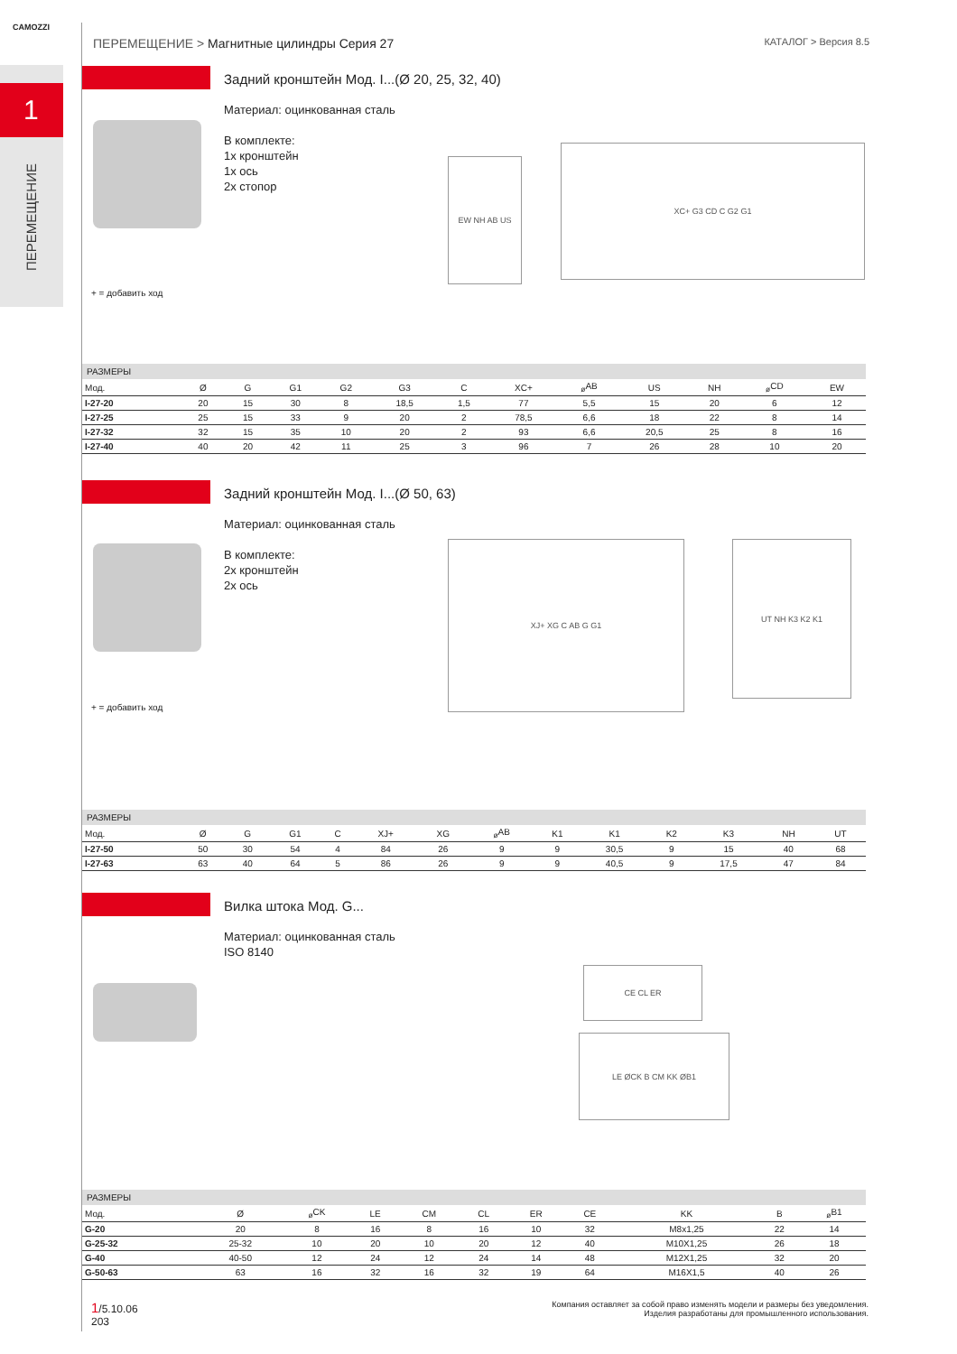CAMOZZI
1
ПЕРЕМЕЩЕНИЕ
ПЕРЕМЕЩЕНИЕ > Магнитные цилиндры Серия 27 КАТАЛОГ > Версия 8.5
Задний кронштейн Мод. I...(Ø 20, 25, 32, 40)
Материал: оцинкованная сталь
В комплекте:
1х кронштейн
1х ось
2х стопор
EW NH AB US
XC+ G3 CD C G2 G1
+ = добавить ход
РАЗМЕРЫ
| Мод. | Ø | G | G1 | G2 | G3 | C | XC+ | <sub>ø</sub>AB | US | NH | <sub>ø</sub>CD | EW |
| --- | --- | --- | --- | --- | --- | --- | --- | --- | --- | --- | --- | --- |
| I-27-20 | 20 | 15 | 30 | 8 | 18,5 | 1,5 | 77 | 5,5 | 15 | 20 | 6 | 12 |
| I-27-25 | 25 | 15 | 33 | 9 | 20 | 2 | 78,5 | 6,6 | 18 | 22 | 8 | 14 |
| I-27-32 | 32 | 15 | 35 | 10 | 20 | 2 | 93 | 6,6 | 20,5 | 25 | 8 | 16 |
| I-27-40 | 40 | 20 | 42 | 11 | 25 | 3 | 96 | 7 | 26 | 28 | 10 | 20 |
Задний кронштейн Мод. I...(Ø 50, 63)
Материал: оцинкованная сталь
В комплекте:
2х кронштейн
2х ось
XJ+ XG C AB G G1 UT NH K3 K2 K1
+ = добавить ход
РАЗМЕРЫ
| Мод. | Ø | G | G1 | C | XJ+ | XG | <sub>ø</sub>AB | K1 | K1 | K2 | K3 | NH | UT |
| --- | --- | --- | --- | --- | --- | --- | --- | --- | --- | --- | --- | --- | --- |
| I-27-50 | 50 | 30 | 54 | 4 | 84 | 26 | 9 | 9 | 30,5 | 9 | 15 | 40 | 68 |
| I-27-63 | 63 | 40 | 64 | 5 | 86 | 26 | 9 | 9 | 40,5 | 9 | 17,5 | 47 | 84 |
Вилка штока Мод. G...
Материал: оцинкованная сталь
ISO 8140
CE CL ER
LE ØCK B CM KK ØB1
РАЗМЕРЫ
| Мод. | Ø | <sub>ø</sub>CK | LE | CM | CL | ER | CE | KK | B | <sub>ø</sub>B1 |
| --- | --- | --- | --- | --- | --- | --- | --- | --- | --- | --- |
| G-20 | 20 | 8 | 16 | 8 | 16 | 10 | 32 | M8x1,25 | 22 | 14 |
| G-25-32 | 25-32 | 10 | 20 | 10 | 20 | 12 | 40 | M10X1,25 | 26 | 18 |
| G-40 | 40-50 | 12 | 24 | 12 | 24 | 14 | 48 | M12X1,25 | 32 | 20 |
| G-50-63 | 63 | 16 | 32 | 16 | 32 | 19 | 64 | M16X1,5 | 40 | 26 |
1/5.10.06
203
Компания оставляет за собой право изменять модели и размеры без уведомления.
Изделия разработаны для промышленного использования.